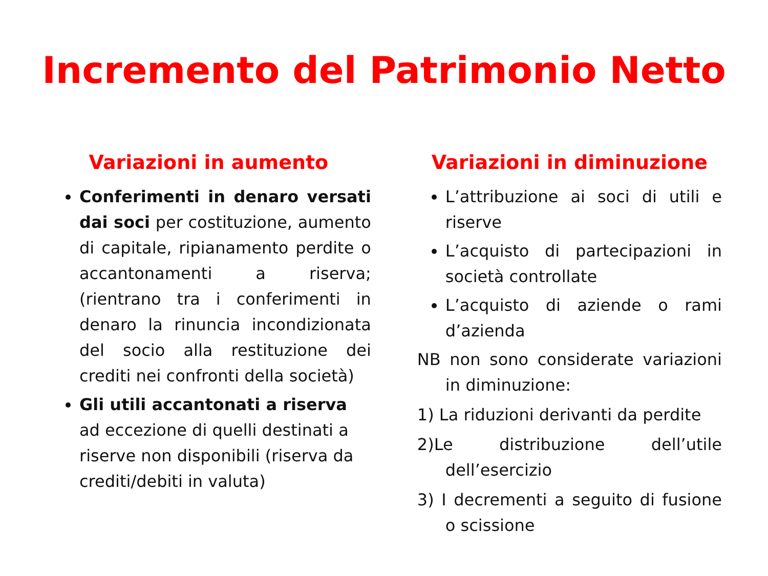Incremento del Patrimonio Netto
Variazioni in aumento
Conferimenti in denaro versati dai soci per costituzione, aumento di capitale, ripianamento perdite o accantonamenti a riserva; (rientrano tra i conferimenti in denaro la rinuncia incondizionata del socio alla restituzione dei crediti nei confronti della società)
Gli utili accantonati a riserva ad eccezione di quelli destinati a riserve non disponibili (riserva da crediti/debiti in valuta)
Variazioni in diminuzione
L’attribuzione ai soci di utili e riserve
L’acquisto di partecipazioni in società controllate
L’acquisto di aziende o rami d’azienda
NB non sono considerate variazioni in diminuzione:
1) La riduzioni derivanti da perdite
2)Le distribuzione dell’utile dell’esercizio
3) I decrementi a seguito di fusione o scissione